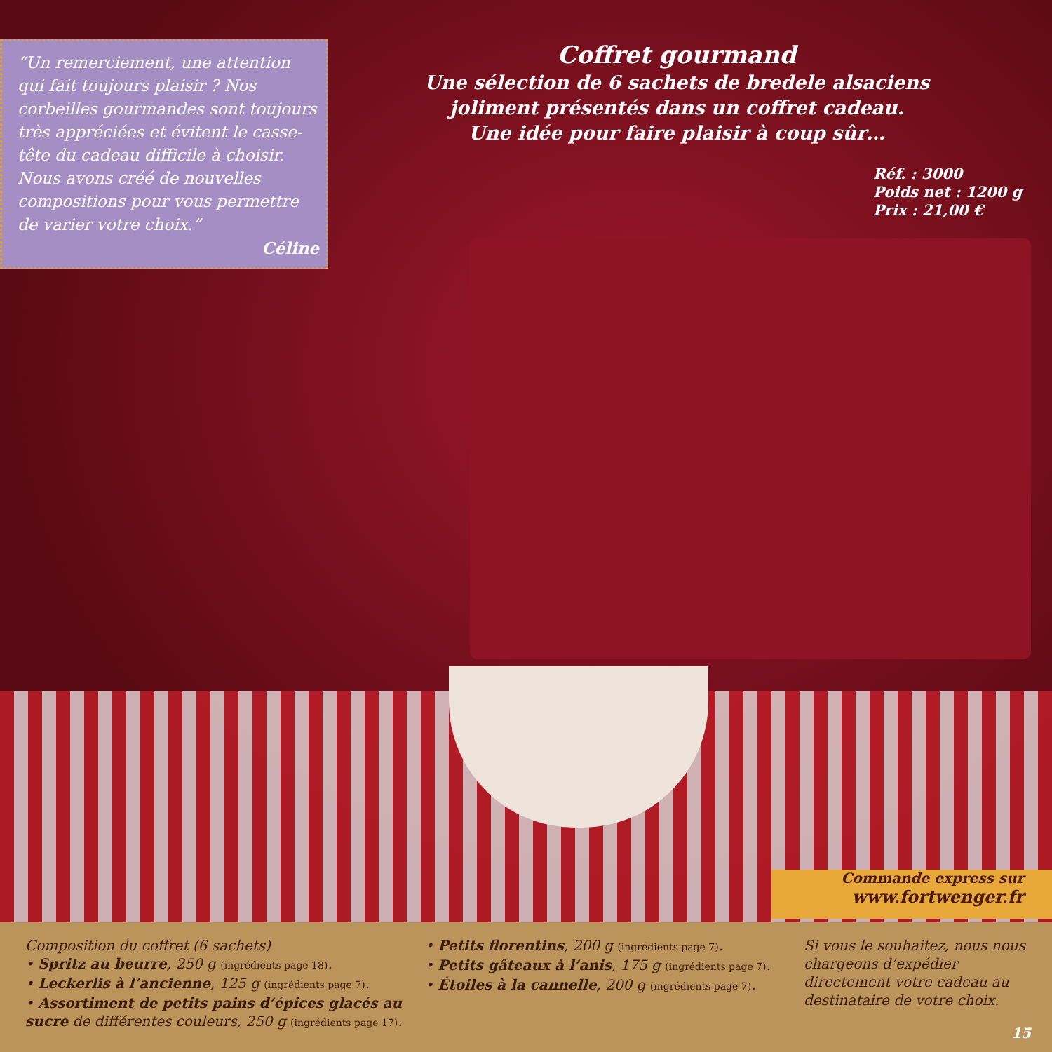“Un remerciement, une attention qui fait toujours plaisir ? Nos corbeilles gourmandes sont toujours très appréciées et évitent le casse-tête du cadeau difficile à choisir. Nous avons créé de nouvelles compositions pour vous permettre de varier votre choix.”
Céline
Coffret gourmand
Une sélection de 6 sachets de bredele alsaciens joliment présentés dans un coffret cadeau.
Une idée pour faire plaisir à coup sûr…
Réf. : 3000
Poids net : 1200 g
Prix : 21,00 €
Commande express sur
www.fortwenger.fr
Composition du coffret (6 sachets)
• Spritz au beurre, 250 g (ingrédients page 18).
• Leckerlis à l’ancienne, 125 g (ingrédients page 7).
• Assortiment de petits pains d’épices glacés au sucre de différentes couleurs, 250 g (ingrédients page 17).
• Petits florentins, 200 g (ingrédients page 7).
• Petits gâteaux à l’anis, 175 g (ingrédients page 7).
• Étoiles à la cannelle, 200 g (ingrédients page 7).
Si vous le souhaitez, nous nous chargeons d’expédier directement votre cadeau au destinataire de votre choix.
15